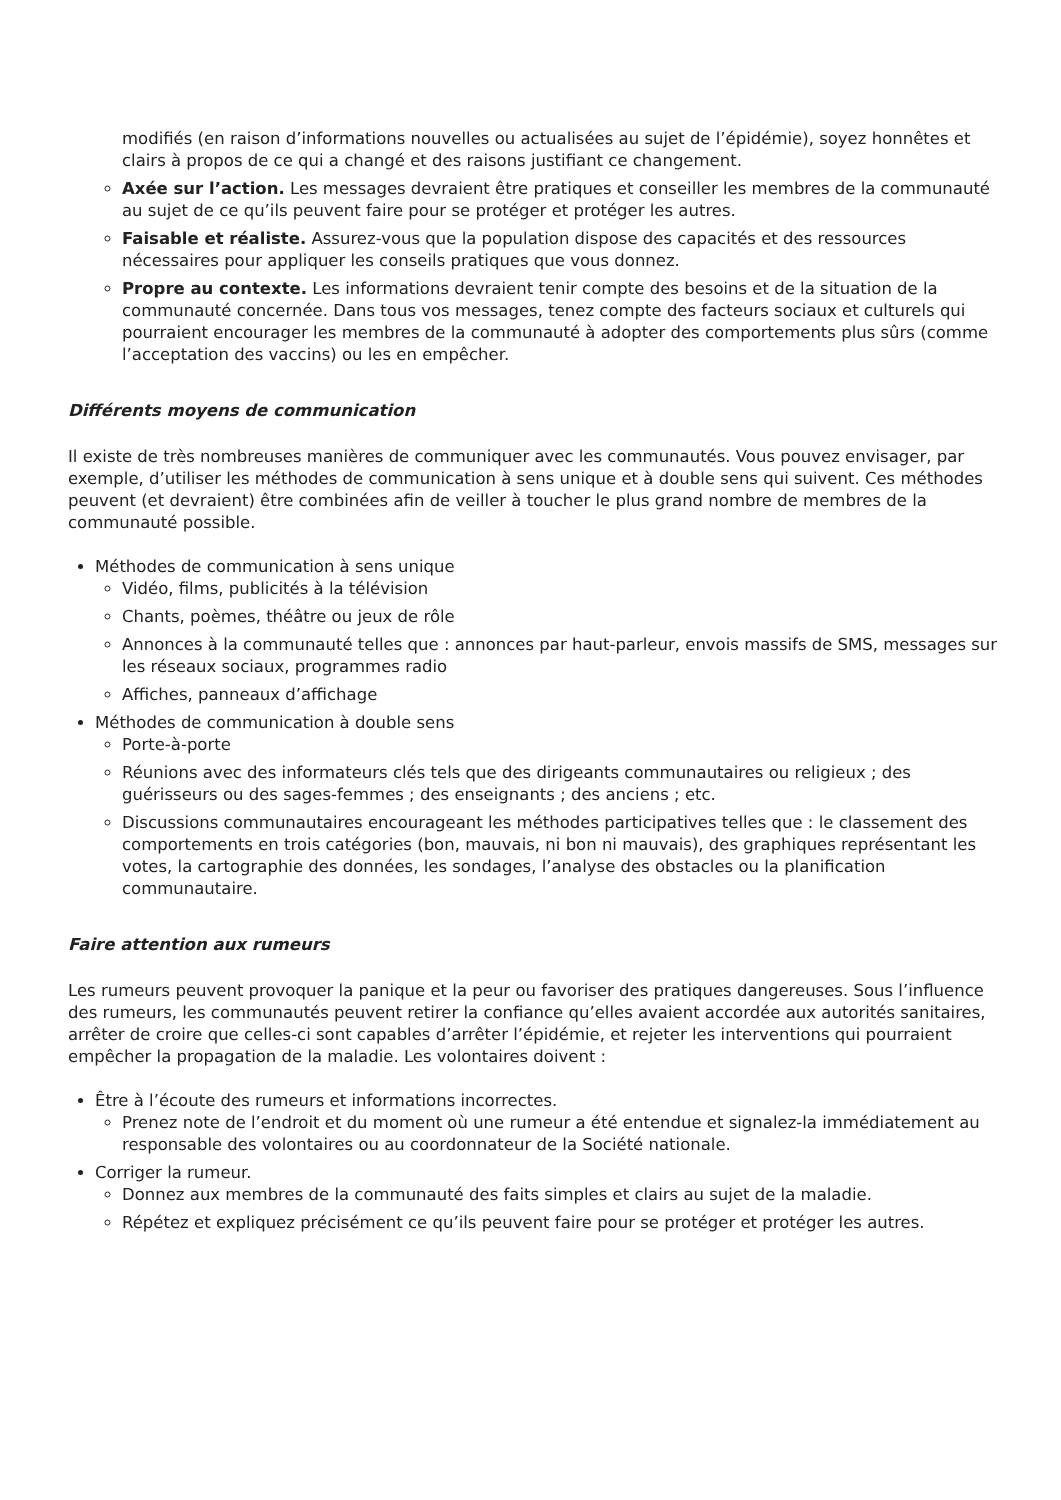modifiés (en raison d’informations nouvelles ou actualisées au sujet de l’épidémie), soyez honnêtes et clairs à propos de ce qui a changé et des raisons justifiant ce changement.
Axée sur l’action. Les messages devraient être pratiques et conseiller les membres de la communauté au sujet de ce qu’ils peuvent faire pour se protéger et protéger les autres.
Faisable et réaliste. Assurez-vous que la population dispose des capacités et des ressources nécessaires pour appliquer les conseils pratiques que vous donnez.
Propre au contexte. Les informations devraient tenir compte des besoins et de la situation de la communauté concernée. Dans tous vos messages, tenez compte des facteurs sociaux et culturels qui pourraient encourager les membres de la communauté à adopter des comportements plus sûrs (comme l’acceptation des vaccins) ou les en empêcher.
Différents moyens de communication
Il existe de très nombreuses manières de communiquer avec les communautés. Vous pouvez envisager, par exemple, d’utiliser les méthodes de communication à sens unique et à double sens qui suivent. Ces méthodes peuvent (et devraient) être combinées afin de veiller à toucher le plus grand nombre de membres de la communauté possible.
Méthodes de communication à sens unique
Vidéo, films, publicités à la télévision
Chants, poèmes, théâtre ou jeux de rôle
Annonces à la communauté telles que : annonces par haut-parleur, envois massifs de SMS, messages sur les réseaux sociaux, programmes radio
Affiches, panneaux d’affichage
Méthodes de communication à double sens
Porte-à-porte
Réunions avec des informateurs clés tels que des dirigeants communautaires ou religieux ; des guérisseurs ou des sages-femmes ; des enseignants ; des anciens ; etc.
Discussions communautaires encourageant les méthodes participatives telles que : le classement des comportements en trois catégories (bon, mauvais, ni bon ni mauvais), des graphiques représentant les votes, la cartographie des données, les sondages, l’analyse des obstacles ou la planification communautaire.
Faire attention aux rumeurs
Les rumeurs peuvent provoquer la panique et la peur ou favoriser des pratiques dangereuses. Sous l’influence des rumeurs, les communautés peuvent retirer la confiance qu’elles avaient accordée aux autorités sanitaires, arrêter de croire que celles-ci sont capables d’arrêter l’épidémie, et rejeter les interventions qui pourraient empêcher la propagation de la maladie. Les volontaires doivent :
Être à l’écoute des rumeurs et informations incorrectes.
Prenez note de l’endroit et du moment où une rumeur a été entendue et signalez-la immédiatement au responsable des volontaires ou au coordonnateur de la Société nationale.
Corriger la rumeur.
Donnez aux membres de la communauté des faits simples et clairs au sujet de la maladie.
Répétez et expliquez précisément ce qu’ils peuvent faire pour se protéger et protéger les autres.